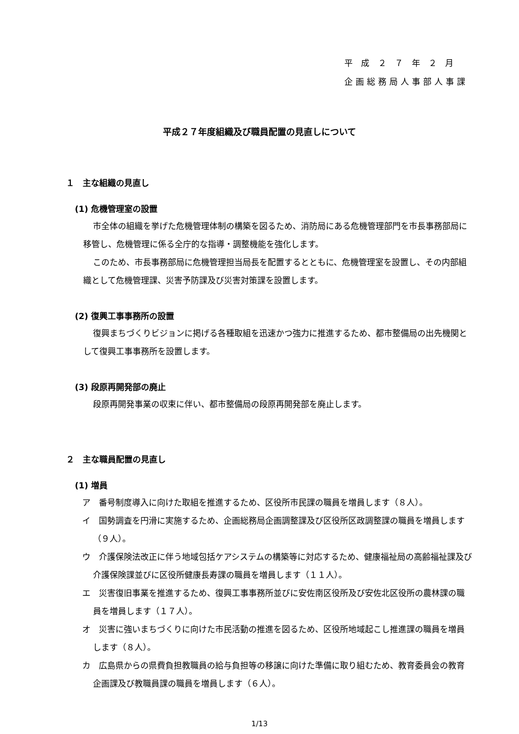平 成 ２ ７ 年 ２ 月
企画総務局人事部人事課
平成２７年度組織及び職員配置の見直しについて
１　主な組織の見直し
(1) 危機管理室の設置
市全体の組織を挙げた危機管理体制の構築を図るため、消防局にある危機管理部門を市長事務部局に移管し、危機管理に係る全庁的な指導・調整機能を強化します。
このため、市長事務部局に危機管理担当局長を配置するとともに、危機管理室を設置し、その内部組織として危機管理課、災害予防課及び災害対策課を設置します。
(2) 復興工事事務所の設置
復興まちづくりビジョンに掲げる各種取組を迅速かつ強力に推進するため、都市整備局の出先機関として復興工事事務所を設置します。
(3) 段原再開発部の廃止
段原再開発事業の収束に伴い、都市整備局の段原再開発部を廃止します。
２　主な職員配置の見直し
(1) 増員
ア　番号制度導入に向けた取組を推進するため、区役所市民課の職員を増員します（８人）。
イ　国勢調査を円滑に実施するため、企画総務局企画調整課及び区役所区政調整課の職員を増員します（９人）。
ウ　介護保険法改正に伴う地域包括ケアシステムの構築等に対応するため、健康福祉局の高齢福祉課及び介護保険課並びに区役所健康長寿課の職員を増員します（１１人）。
エ　災害復旧事業を推進するため、復興工事事務所並びに安佐南区役所及び安佐北区役所の農林課の職員を増員します（１７人）。
オ　災害に強いまちづくりに向けた市民活動の推進を図るため、区役所地域起こし推進課の職員を増員します（８人）。
カ　広島県からの県費負担教職員の給与負担等の移譲に向けた準備に取り組むため、教育委員会の教育企画課及び教職員課の職員を増員します（６人）。
1/13